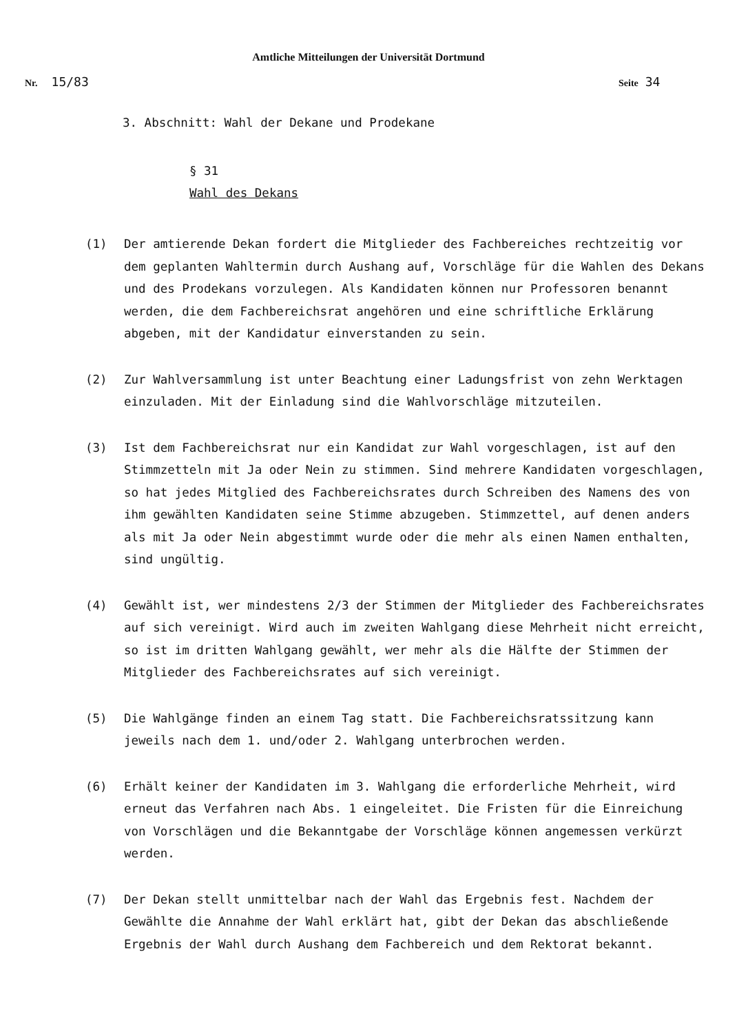Amtliche Mitteilungen der Universität Dortmund
Nr. 15/83 Seite 34
3. Abschnitt: Wahl der Dekane und Prodekane
§ 31
Wahl des Dekans
(1) Der amtierende Dekan fordert die Mitglieder des Fachbereiches rechtzeitig vor dem geplanten Wahltermin durch Aushang auf, Vorschläge für die Wahlen des Dekans und des Prodekans vorzulegen. Als Kandidaten können nur Professoren benannt werden, die dem Fachbereichsrat angehören und eine schriftliche Erklärung abgeben, mit der Kandidatur einverstanden zu sein.
(2) Zur Wahlversammlung ist unter Beachtung einer Ladungsfrist von zehn Werktagen einzuladen. Mit der Einladung sind die Wahlvorschläge mitzuteilen.
(3) Ist dem Fachbereichsrat nur ein Kandidat zur Wahl vorgeschlagen, ist auf den Stimmzetteln mit Ja oder Nein zu stimmen. Sind mehrere Kandidaten vorgeschlagen, so hat jedes Mitglied des Fachbereichsrates durch Schreiben des Namens des von ihm gewählten Kandidaten seine Stimme abzugeben. Stimmzettel, auf denen anders als mit Ja oder Nein abgestimmt wurde oder die mehr als einen Namen enthalten, sind ungültig.
(4) Gewählt ist, wer mindestens 2/3 der Stimmen der Mitglieder des Fachbereichsrates auf sich vereinigt. Wird auch im zweiten Wahlgang diese Mehrheit nicht erreicht, so ist im dritten Wahlgang gewählt, wer mehr als die Hälfte der Stimmen der Mitglieder des Fachbereichsrates auf sich vereinigt.
(5) Die Wahlgänge finden an einem Tag statt. Die Fachbereichsratssitzung kann jeweils nach dem 1. und/oder 2. Wahlgang unterbrochen werden.
(6) Erhält keiner der Kandidaten im 3. Wahlgang die erforderliche Mehrheit, wird erneut das Verfahren nach Abs. 1 eingeleitet. Die Fristen für die Einreichung von Vorschlägen und die Bekanntgabe der Vorschläge können angemessen verkürzt werden.
(7) Der Dekan stellt unmittelbar nach der Wahl das Ergebnis fest. Nachdem der Gewählte die Annahme der Wahl erklärt hat, gibt der Dekan das abschließende Ergebnis der Wahl durch Aushang dem Fachbereich und dem Rektorat bekannt.